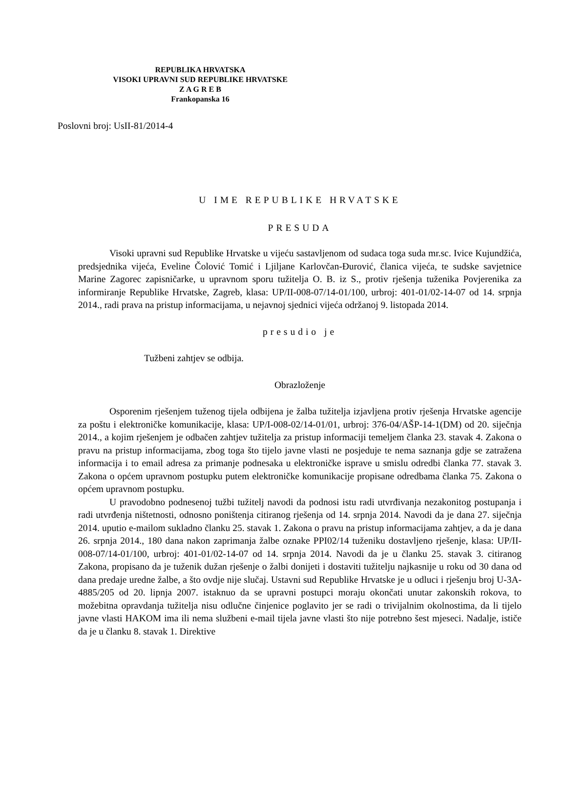REPUBLIKA HRVATSKA
VISOKI UPRAVNI SUD REPUBLIKE HRVATSKE
Z A G R E B
Frankopanska 16
Poslovni broj: UsII-81/2014-4
U IME REPUBLIKE HRVATSKE
PRESUDA
Visoki upravni sud Republike Hrvatske u vijeću sastavljenom od sudaca toga suda mr.sc. Ivice Kujundžića, predsjednika vijeća, Eveline Čolović Tomić i Ljiljane Karlovčan-Đurović, članica vijeća, te sudske savjetnice Marine Zagorec zapisničarke, u upravnom sporu tužitelja O. B. iz S., protiv rješenja tuženika Povjerenika za informiranje Republike Hrvatske, Zagreb, klasa: UP/II-008-07/14-01/100, urbroj: 401-01/02-14-07 od 14. srpnja 2014., radi prava na pristup informacijama, u nejavnoj sjednici vijeća održanoj 9. listopada 2014.
presudio je
Tužbeni zahtjev se odbija.
Obrazloženje
Osporenim rješenjem tuženog tijela odbijena je žalba tužitelja izjavljena protiv rješenja Hrvatske agencije za poštu i elektroničke komunikacije, klasa: UP/I-008-02/14-01/01, urbroj: 376-04/AŠP-14-1(DM) od 20. siječnja 2014., a kojim rješenjem je odbačen zahtjev tužitelja za pristup informaciji temeljem članka 23. stavak 4. Zakona o pravu na pristup informacijama, zbog toga što tijelo javne vlasti ne posjeduje te nema saznanja gdje se zatražena informacija i to email adresa za primanje podnesaka u elektroničke isprave u smislu odredbi članka 77. stavak 3. Zakona o općem upravnom postupku putem elektroničke komunikacije propisane odredbama članka 75. Zakona o općem upravnom postupku.
U pravodobno podnesenoj tužbi tužitelj navodi da podnosi istu radi utvrđivanja nezakonitog postupanja i radi utvrđenja ništetnosti, odnosno poništenja citiranog rješenja od 14. srpnja 2014. Navodi da je dana 27. siječnja 2014. uputio e-mailom sukladno članku 25. stavak 1. Zakona o pravu na pristup informacijama zahtjev, a da je dana 26. srpnja 2014., 180 dana nakon zaprimanja žalbe oznake PPI02/14 tuženiku dostavljeno rješenje, klasa: UP/II-008-07/14-01/100, urbroj: 401-01/02-14-07 od 14. srpnja 2014. Navodi da je u članku 25. stavak 3. citiranog Zakona, propisano da je tuženik dužan rješenje o žalbi donijeti i dostaviti tužitelju najkasnije u roku od 30 dana od dana predaje uredne žalbe, a što ovdje nije slučaj. Ustavni sud Republike Hrvatske je u odluci i rješenju broj U-3A-4885/205 od 20. lipnja 2007. istaknuo da se upravni postupci moraju okončati unutar zakonskih rokova, to možebitna opravdanja tužitelja nisu odlučne činjenice poglavito jer se radi o trivijalnim okolnostima, da li tijelo javne vlasti HAKOM ima ili nema službeni e-mail tijela javne vlasti što nije potrebno šest mjeseci. Nadalje, ističe da je u članku 8. stavak 1. Direktive